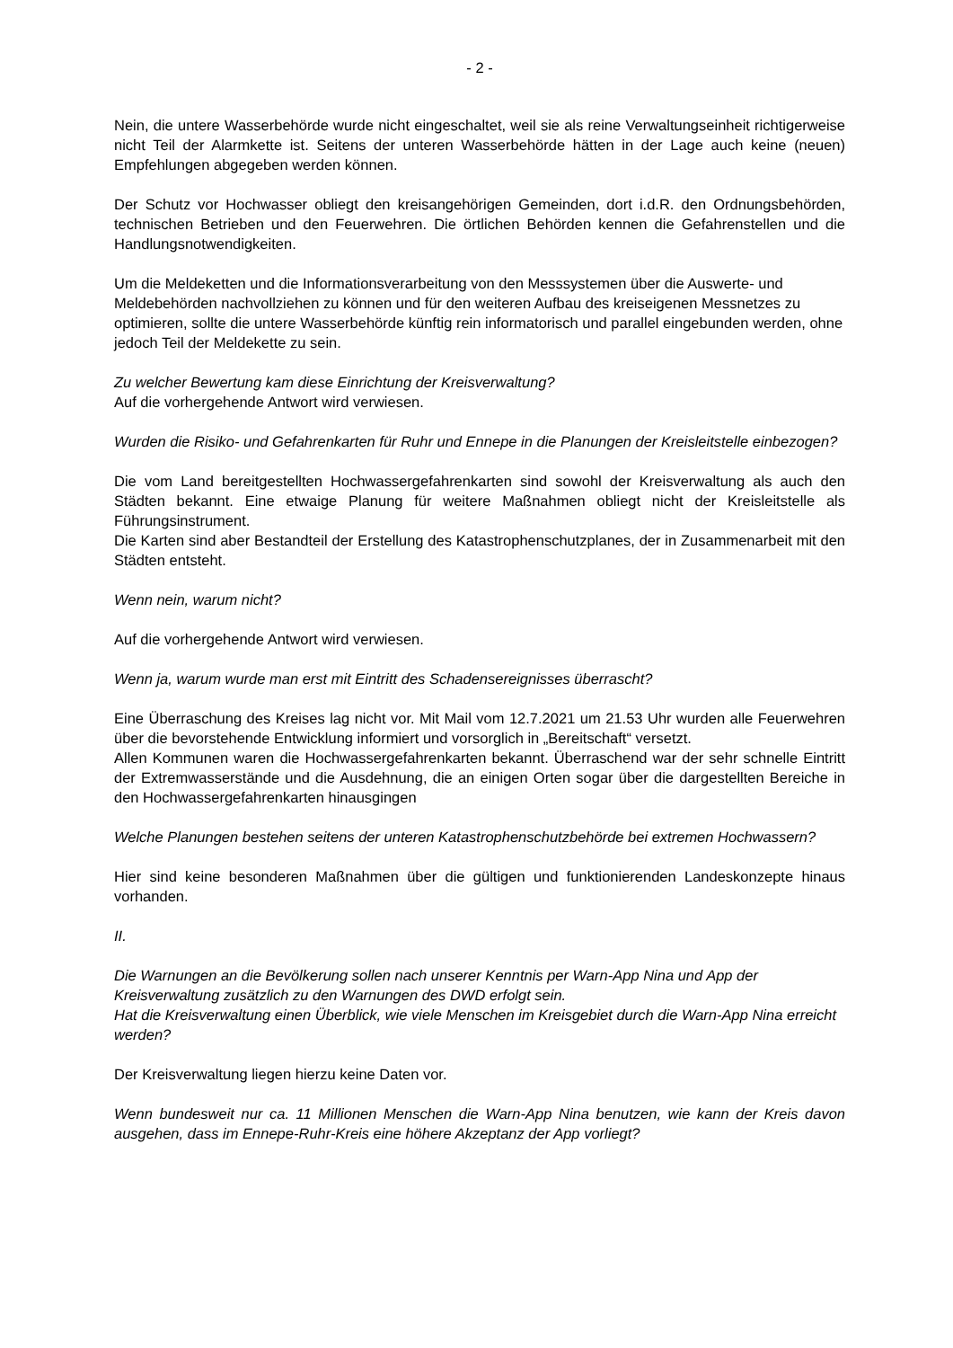- 2 -
Nein, die untere Wasserbehörde wurde nicht eingeschaltet, weil sie als reine Verwaltungseinheit richtigerweise nicht Teil der Alarmkette ist. Seitens der unteren Wasserbehörde hätten in der Lage auch keine (neuen) Empfehlungen abgegeben werden können.
Der Schutz vor Hochwasser obliegt den kreisangehörigen Gemeinden, dort i.d.R. den Ordnungsbehörden, technischen Betrieben und den Feuerwehren. Die örtlichen Behörden kennen die Gefahrenstellen und die Handlungsnotwendigkeiten.
Um die Meldeketten und die Informationsverarbeitung von den Messsystemen über die Auswerte- und Meldebehörden nachvollziehen zu können und für den weiteren Aufbau des kreiseigenen Messnetzes zu optimieren, sollte die untere Wasserbehörde künftig rein informatorisch und parallel eingebunden werden, ohne jedoch Teil der Meldekette zu sein.
Zu welcher Bewertung kam diese Einrichtung der Kreisverwaltung?
Auf die vorhergehende Antwort wird verwiesen.
Wurden die Risiko- und Gefahrenkarten für Ruhr und Ennepe in die Planungen der Kreisleitstelle einbezogen?
Die vom Land bereitgestellten Hochwassergefahrenkarten sind sowohl der Kreisverwaltung als auch den Städten bekannt. Eine etwaige Planung für weitere Maßnahmen obliegt nicht der Kreisleitstelle als Führungsinstrument.
Die Karten sind aber Bestandteil der Erstellung des Katastrophenschutzplanes, der in Zusammenarbeit mit den Städten entsteht.
Wenn nein, warum nicht?
Auf die vorhergehende Antwort wird verwiesen.
Wenn ja, warum wurde man erst mit Eintritt des Schadensereignisses überrascht?
Eine Überraschung des Kreises lag nicht vor. Mit Mail vom 12.7.2021 um 21.53 Uhr wurden alle Feuerwehren über die bevorstehende Entwicklung informiert und vorsorglich in „Bereitschaft“ versetzt.
Allen Kommunen waren die Hochwassergefahrenkarten bekannt. Überraschend war der sehr schnelle Eintritt der Extremwasserstände und die Ausdehnung, die an einigen Orten sogar über die dargestellten Bereiche in den Hochwassergefahrenkarten hinausgingen
Welche Planungen bestehen seitens der unteren Katastrophenschutzbehörde bei extremen Hochwassern?
Hier sind keine besonderen Maßnahmen über die gültigen und funktionierenden Landeskonzepte hinaus vorhanden.
II.
Die Warnungen an die Bevölkerung sollen nach unserer Kenntnis per Warn-App Nina und App der Kreisverwaltung zusätzlich zu den Warnungen des DWD erfolgt sein.
Hat die Kreisverwaltung einen Überblick, wie viele Menschen im Kreisgebiet durch die Warn-App Nina erreicht werden?
Der Kreisverwaltung liegen hierzu keine Daten vor.
Wenn bundesweit nur ca. 11 Millionen Menschen die Warn-App Nina benutzen, wie kann der Kreis davon ausgehen, dass im Ennepe-Ruhr-Kreis eine höhere Akzeptanz der App vorliegt?